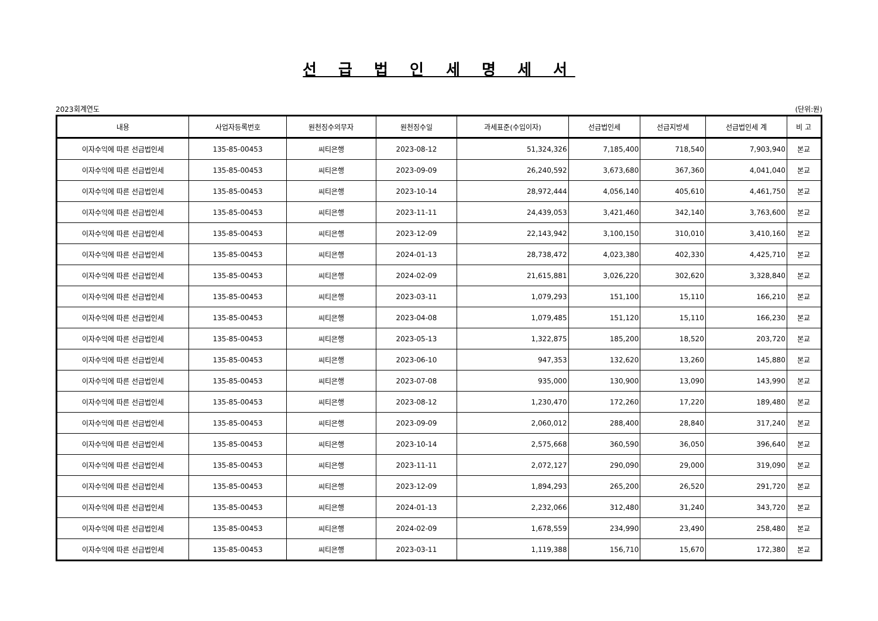선 급 법 인 세 명 세 서
2023회계연도 (단위:원)
| 내용 | 사업자등록번호 | 원천징수의무자 | 원천징수일 | 과세표준(수입이자) | 선급법인세 | 선급지방세 | 선급법인세 계 | 비 고 |
| --- | --- | --- | --- | --- | --- | --- | --- | --- |
| 이자수익에 따른 선급법인세 | 135-85-00453 | 씨티은행 | 2023-08-12 | 51,324,326 | 7,185,400 | 718,540 | 7,903,940 | 본교 |
| 이자수익에 따른 선급법인세 | 135-85-00453 | 씨티은행 | 2023-09-09 | 26,240,592 | 3,673,680 | 367,360 | 4,041,040 | 본교 |
| 이자수익에 따른 선급법인세 | 135-85-00453 | 씨티은행 | 2023-10-14 | 28,972,444 | 4,056,140 | 405,610 | 4,461,750 | 본교 |
| 이자수익에 따른 선급법인세 | 135-85-00453 | 씨티은행 | 2023-11-11 | 24,439,053 | 3,421,460 | 342,140 | 3,763,600 | 본교 |
| 이자수익에 따른 선급법인세 | 135-85-00453 | 씨티은행 | 2023-12-09 | 22,143,942 | 3,100,150 | 310,010 | 3,410,160 | 본교 |
| 이자수익에 따른 선급법인세 | 135-85-00453 | 씨티은행 | 2024-01-13 | 28,738,472 | 4,023,380 | 402,330 | 4,425,710 | 본교 |
| 이자수익에 따른 선급법인세 | 135-85-00453 | 씨티은행 | 2024-02-09 | 21,615,881 | 3,026,220 | 302,620 | 3,328,840 | 본교 |
| 이자수익에 따른 선급법인세 | 135-85-00453 | 씨티은행 | 2023-03-11 | 1,079,293 | 151,100 | 15,110 | 166,210 | 본교 |
| 이자수익에 따른 선급법인세 | 135-85-00453 | 씨티은행 | 2023-04-08 | 1,079,485 | 151,120 | 15,110 | 166,230 | 본교 |
| 이자수익에 따른 선급법인세 | 135-85-00453 | 씨티은행 | 2023-05-13 | 1,322,875 | 185,200 | 18,520 | 203,720 | 본교 |
| 이자수익에 따른 선급법인세 | 135-85-00453 | 씨티은행 | 2023-06-10 | 947,353 | 132,620 | 13,260 | 145,880 | 본교 |
| 이자수익에 따른 선급법인세 | 135-85-00453 | 씨티은행 | 2023-07-08 | 935,000 | 130,900 | 13,090 | 143,990 | 본교 |
| 이자수익에 따른 선급법인세 | 135-85-00453 | 씨티은행 | 2023-08-12 | 1,230,470 | 172,260 | 17,220 | 189,480 | 본교 |
| 이자수익에 따른 선급법인세 | 135-85-00453 | 씨티은행 | 2023-09-09 | 2,060,012 | 288,400 | 28,840 | 317,240 | 본교 |
| 이자수익에 따른 선급법인세 | 135-85-00453 | 씨티은행 | 2023-10-14 | 2,575,668 | 360,590 | 36,050 | 396,640 | 본교 |
| 이자수익에 따른 선급법인세 | 135-85-00453 | 씨티은행 | 2023-11-11 | 2,072,127 | 290,090 | 29,000 | 319,090 | 본교 |
| 이자수익에 따른 선급법인세 | 135-85-00453 | 씨티은행 | 2023-12-09 | 1,894,293 | 265,200 | 26,520 | 291,720 | 본교 |
| 이자수익에 따른 선급법인세 | 135-85-00453 | 씨티은행 | 2024-01-13 | 2,232,066 | 312,480 | 31,240 | 343,720 | 본교 |
| 이자수익에 따른 선급법인세 | 135-85-00453 | 씨티은행 | 2024-02-09 | 1,678,559 | 234,990 | 23,490 | 258,480 | 본교 |
| 이자수익에 따른 선급법인세 | 135-85-00453 | 씨티은행 | 2023-03-11 | 1,119,388 | 156,710 | 15,670 | 172,380 | 본교 |